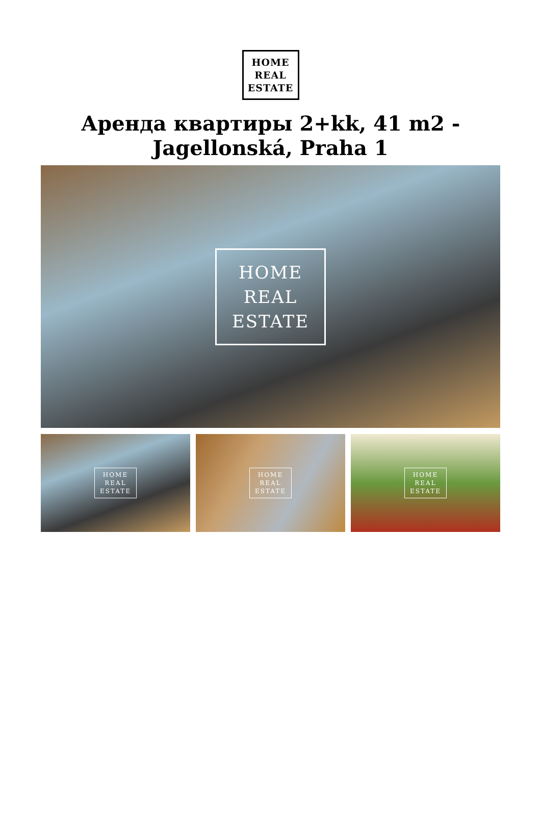HOME
REAL
ESTATE
Аренда квартиры 2+kk, 41 m2 -
Jagellonská, Praha 1
HOME
REAL
ESTATE
HOME
REAL
ESTATE
HOME
REAL
ESTATE
HOME
REAL
ESTATE